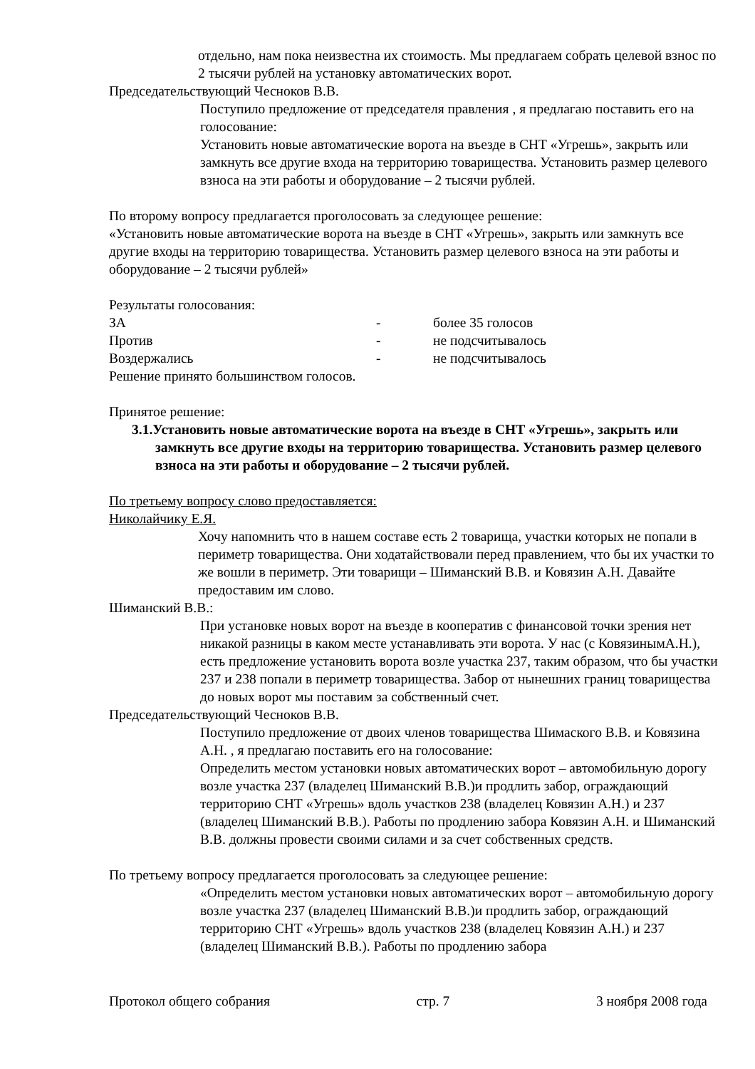отдельно, нам пока неизвестна их стоимость. Мы предлагаем собрать целевой взнос по 2 тысячи рублей на установку автоматических ворот.
Председательствующий Чесноков В.В.
Поступило предложение от председателя правления , я предлагаю поставить его на голосование:
Установить новые автоматические ворота на въезде в СНТ «Угрешь», закрыть или замкнуть все другие входа на территорию товарищества. Установить размер целевого взноса на эти работы и оборудование – 2 тысячи рублей.
По второму вопросу предлагается проголосовать за следующее решение:
«Установить новые автоматические ворота на въезде в СНТ «Угрешь», закрыть или замкнуть все другие входы на территорию товарищества. Установить размер целевого взноса на эти работы и оборудование – 2 тысячи рублей»
Результаты голосования:
| ЗА | - | более 35 голосов |
| Против | - | не подсчитывалось |
| Воздержались | - | не подсчитывалось |
Решение принято большинством голосов.
Принятое решение:
3.1.Установить новые автоматические ворота на въезде в СНТ «Угрешь», закрыть или замкнуть все другие входы на территорию товарищества. Установить размер целевого взноса на эти работы и оборудование – 2 тысячи рублей.
По третьему вопросу слово предоставляется:
Николайчику Е.Я.
Хочу напомнить что в нашем составе есть 2 товарища, участки которых не попали в периметр товарищества. Они ходатайствовали перед правлением, что бы их участки то же вошли в периметр. Эти товарищи – Шиманский В.В. и Ковязин А.Н. Давайте предоставим им слово.
Шиманский В.В.:
При установке новых ворот на въезде в кооператив с финансовой точки зрения нет никакой разницы в каком месте устанавливать эти ворота. У нас (с КовязинымА.Н.), есть предложение установить ворота возле участка 237, таким образом, что бы участки 237 и 238 попали в периметр товарищества. Забор от нынешних границ товарищества до новых ворот мы поставим за собственный счет.
Председательствующий Чесноков В.В.
Поступило предложение от двоих членов товарищества Шимаского В.В. и Ковязина А.Н. , я предлагаю поставить его на голосование:
Определить местом установки новых автоматических ворот – автомобильную дорогу возле участка 237 (владелец Шиманский В.В.)и продлить забор, ограждающий территорию СНТ «Угрешь» вдоль участков 238 (владелец Ковязин А.Н.) и 237 (владелец Шиманский В.В.). Работы по продлению забора Ковязин А.Н. и Шиманский В.В. должны провести своими силами и за счет собственных средств.
По третьему вопросу предлагается проголосовать за следующее решение:
«Определить местом установки новых автоматических ворот – автомобильную дорогу возле участка 237 (владелец Шиманский В.В.)и продлить забор, ограждающий территорию СНТ «Угрешь» вдоль участков 238 (владелец Ковязин А.Н.) и 237 (владелец Шиманский В.В.). Работы по продлению забора
Протокол общего собрания стр. 7 3 ноября 2008 года